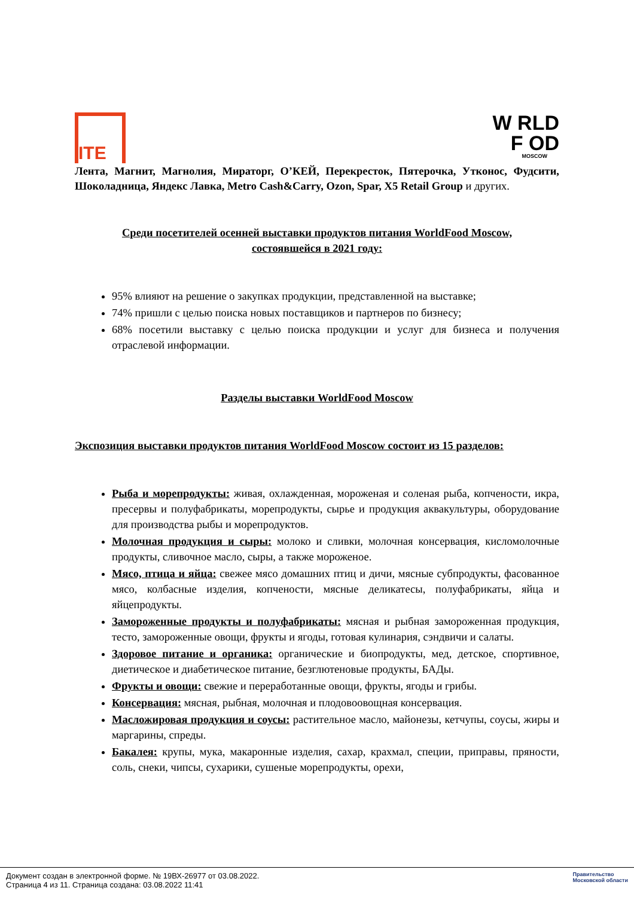ITE
W RLD
F OD
MOSCOW
Лента, Магнит, Магнолия, Мираторг, О’КЕЙ, Перекресток, Пятерочка, Утконос, Фудсити, Шоколадница, Яндекс Лавка, Metro Cash&Carry, Ozon, Spar, X5 Retail Group и других.
Среди посетителей осенней выставки продуктов питания WorldFood Moscow,
состоявшейся в 2021 году:
95% влияют на решение о закупках продукции, представленной на выставке;
74% пришли с целью поиска новых поставщиков и партнеров по бизнесу;
68% посетили выставку с целью поиска продукции и услуг для бизнеса и получения отраслевой информации.
Разделы выставки WorldFood Moscow
Экспозиция выставки продуктов питания WorldFood Moscow состоит из 15 разделов:
Рыба и морепродукты: живая, охлажденная, мороженая и соленая рыба, копчености, икра, пресервы и полуфабрикаты, морепродукты, сырье и продукция аквакультуры, оборудование для производства рыбы и морепродуктов.
Молочная продукция и сыры: молоко и сливки, молочная консервация, кисломолочные продукты, сливочное масло, сыры, а также мороженое.
Мясо, птица и яйца: свежее мясо домашних птиц и дичи, мясные субпродукты, фасованное мясо, колбасные изделия, копчености, мясные деликатесы, полуфабрикаты, яйца и яйцепродукты.
Замороженные продукты и полуфабрикаты: мясная и рыбная замороженная продукция, тесто, замороженные овощи, фрукты и ягоды, готовая кулинария, сэндвичи и салаты.
Здоровое питание и органика: органические и биопродукты, мед, детское, спортивное, диетическое и диабетическое питание, безглютеновые продукты, БАДы.
Фрукты и овощи: свежие и переработанные овощи, фрукты, ягоды и грибы.
Консервация: мясная, рыбная, молочная и плодовоовощная консервация.
Масложировая продукция и соусы: растительное масло, майонезы, кетчупы, соусы, жиры и маргарины, спреды.
Бакалея: крупы, мука, макаронные изделия, сахар, крахмал, специи, приправы, пряности, соль, снеки, чипсы, сухарики, сушеные морепродукты, орехи,
Документ создан в электронной форме. № 19ВХ-26977 от 03.08.2022.
Страница 4 из 11. Страница создана: 03.08.2022 11:41
Правительство
Московской области